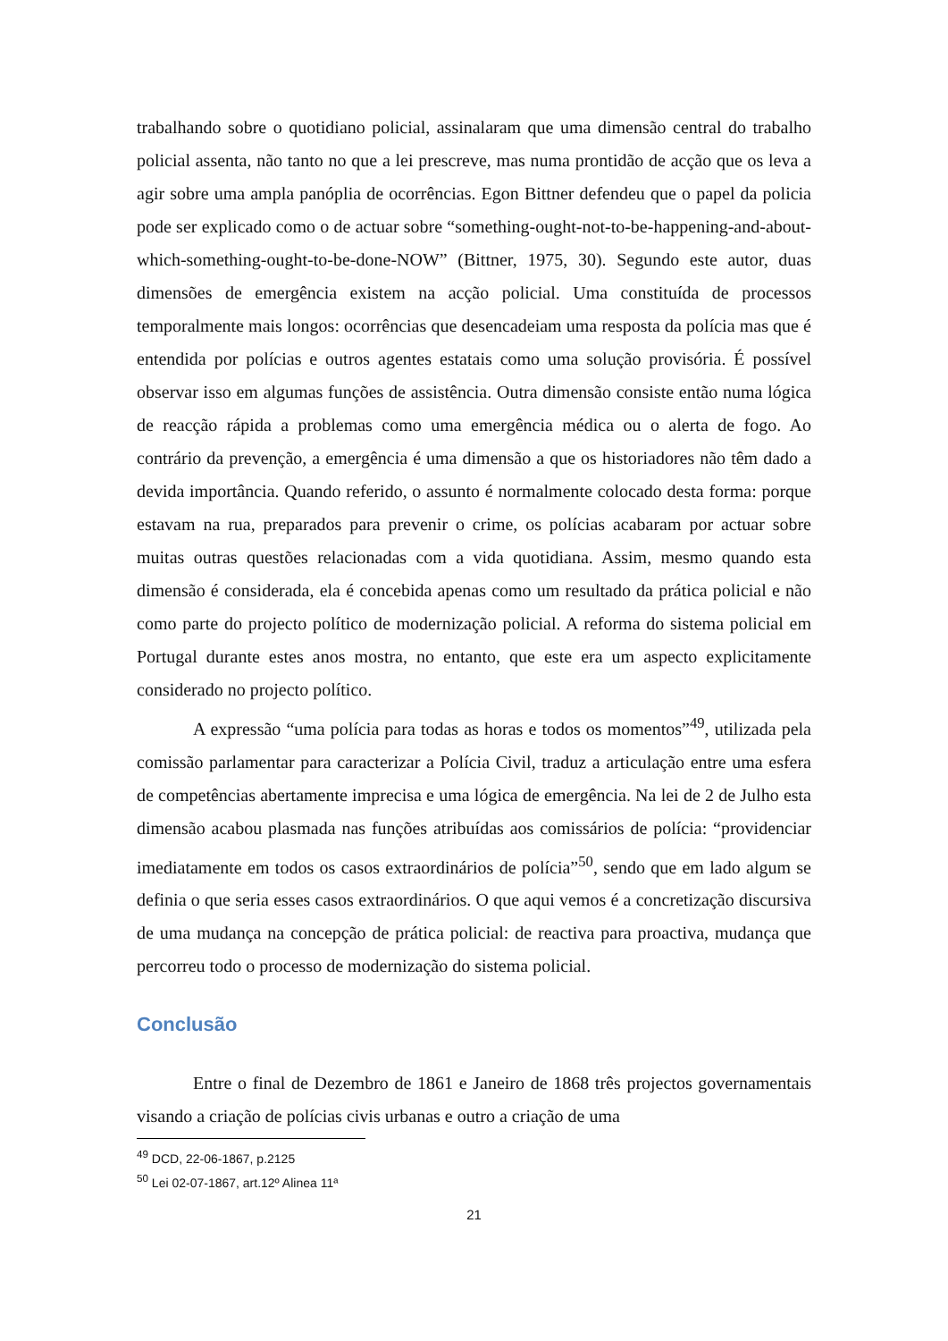trabalhando sobre o quotidiano policial, assinalaram que uma dimensão central do trabalho policial assenta, não tanto no que a lei prescreve, mas numa prontidão de acção que os leva a agir sobre uma ampla panóplia de ocorrências. Egon Bittner defendeu que o papel da policia pode ser explicado como o de actuar sobre “something-ought-not-to-be-happening-and-about-which-something-ought-to-be-done-NOW” (Bittner, 1975, 30). Segundo este autor, duas dimensões de emergência existem na acção policial. Uma constituída de processos temporalmente mais longos: ocorrências que desencadeiam uma resposta da polícia mas que é entendida por polícias e outros agentes estatais como uma solução provisória. É possível observar isso em algumas funções de assistência. Outra dimensão consiste então numa lógica de reacção rápida a problemas como uma emergência médica ou o alerta de fogo. Ao contrário da prevenção, a emergência é uma dimensão a que os historiadores não têm dado a devida importância. Quando referido, o assunto é normalmente colocado desta forma: porque estavam na rua, preparados para prevenir o crime, os polícias acabaram por actuar sobre muitas outras questões relacionadas com a vida quotidiana. Assim, mesmo quando esta dimensão é considerada, ela é concebida apenas como um resultado da prática policial e não como parte do projecto político de modernização policial. A reforma do sistema policial em Portugal durante estes anos mostra, no entanto, que este era um aspecto explicitamente considerado no projecto político.
A expressão “uma polícia para todas as horas e todos os momentos”<sup>49</sup>, utilizada pela comissão parlamentar para caracterizar a Polícia Civil, traduz a articulação entre uma esfera de competências abertamente imprecisa e uma lógica de emergência. Na lei de 2 de Julho esta dimensão acabou plasmada nas funções atribuídas aos comissários de polícia: “providenciar imediatamente em todos os casos extraordinários de polícia”<sup>50</sup>, sendo que em lado algum se definia o que seria esses casos extraordinários. O que aqui vemos é a concretização discursiva de uma mudança na concepção de prática policial: de reactiva para proactiva, mudança que percorreu todo o processo de modernização do sistema policial.
Conclusão
Entre o final de Dezembro de 1861 e Janeiro de 1868 três projectos governamentais visando a criação de polícias civis urbanas e outro a criação de uma
<sup>49</sup> DCD, 22-06-1867, p.2125
<sup>50</sup> Lei 02-07-1867, art.12º Alinea 11ª
21